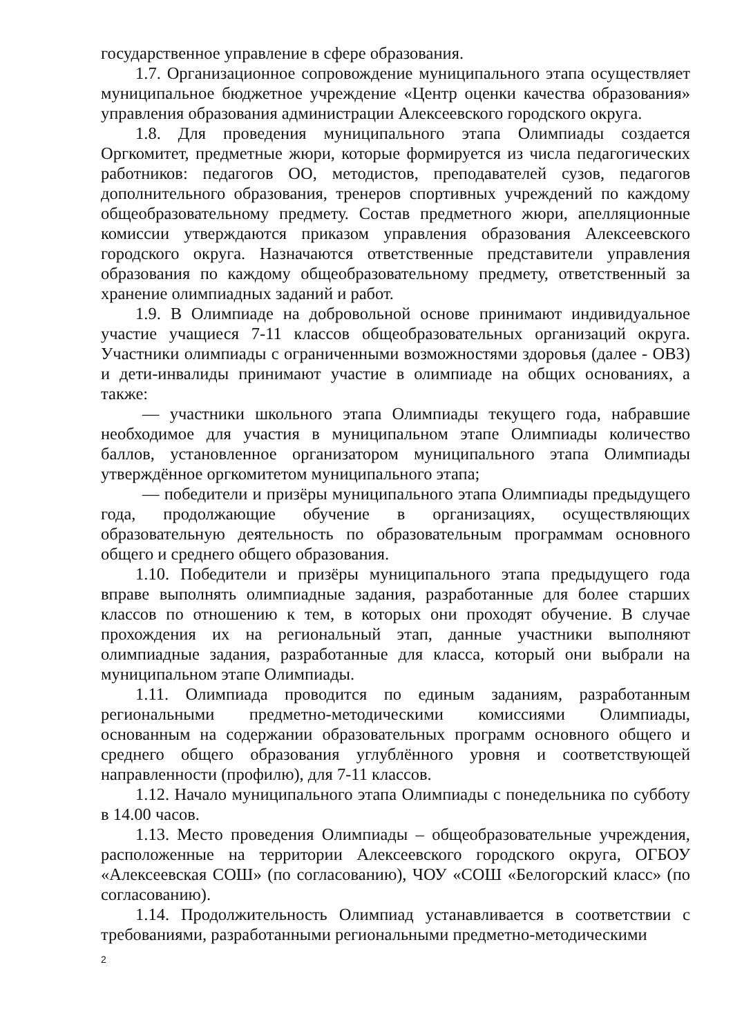государственное управление в сфере образования.
1.7. Организационное сопровождение муниципального этапа осуществляет муниципальное бюджетное учреждение «Центр оценки качества образования» управления образования администрации Алексеевского городского округа.
1.8. Для проведения муниципального этапа Олимпиады создается Оргкомитет, предметные жюри, которые формируется из числа педагогических работников: педагогов ОО, методистов, преподавателей сузов, педагогов дополнительного образования, тренеров спортивных учреждений по каждому общеобразовательному предмету. Состав предметного жюри, апелляционные комиссии утверждаются приказом управления образования Алексеевского городского округа. Назначаются ответственные представители управления образования по каждому общеобразовательному предмету, ответственный за хранение олимпиадных заданий и работ.
1.9. В Олимпиаде на добровольной основе принимают индивидуальное участие учащиеся 7-11 классов общеобразовательных организаций округа. Участники олимпиады с ограниченными возможностями здоровья (далее - ОВЗ) и дети-инвалиды принимают участие в олимпиаде на общих основаниях, а также:
— участники школьного этапа Олимпиады текущего года, набравшие необходимое для участия в муниципальном этапе Олимпиады количество баллов, установленное организатором муниципального этапа Олимпиады утверждённое оргкомитетом муниципального этапа;
— победители и призёры муниципального этапа Олимпиады предыдущего года, продолжающие обучение в организациях, осуществляющих образовательную деятельность по образовательным программам основного общего и среднего общего образования.
1.10. Победители и призёры муниципального этапа предыдущего года вправе выполнять олимпиадные задания, разработанные для более старших классов по отношению к тем, в которых они проходят обучение. В случае прохождения их на региональный этап, данные участники выполняют олимпиадные задания, разработанные для класса, который они выбрали на муниципальном этапе Олимпиады.
1.11. Олимпиада проводится по единым заданиям, разработанным региональными предметно-методическими комиссиями Олимпиады, основанным на содержании образовательных программ основного общего и среднего общего образования углублённого уровня и соответствующей направленности (профилю), для 7-11 классов.
1.12. Начало муниципального этапа Олимпиады с понедельника по субботу в 14.00 часов.
1.13. Место проведения Олимпиады – общеобразовательные учреждения, расположенные на территории Алексеевского городского округа, ОГБОУ «Алексеевская СОШ» (по согласованию), ЧОУ «СОШ «Белогорский класс» (по согласованию).
1.14. Продолжительность Олимпиад устанавливается в соответствии с требованиями, разработанными региональными предметно-методическими
2